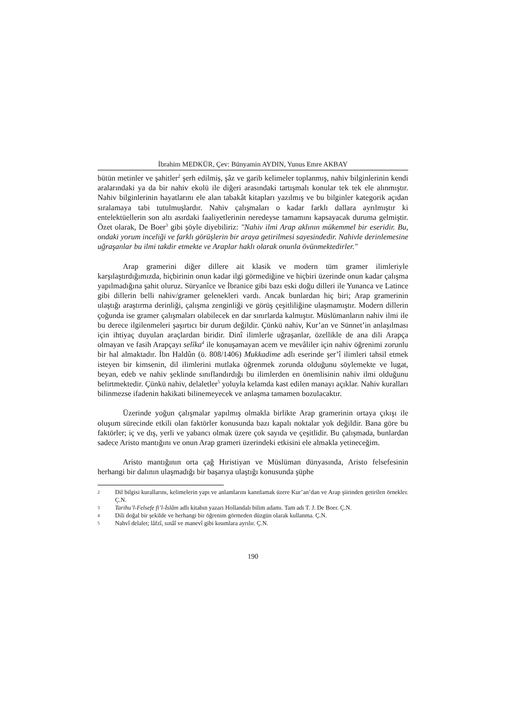İbrahim MEDKÜR, Çev: Bünyamin AYDIN, Yunus Emre AKBAY
bütün metinler ve şahitler<sup>2</sup> şerh edilmiş, şâz ve garib kelimeler toplanmış, nahiv bilginlerinin kendi aralarındaki ya da bir nahiv ekolü ile diğeri arasındaki tartışmalı konular tek tek ele alınmıştır. Nahiv bilginlerinin hayatlarını ele alan tabakât kitapları yazılmış ve bu bilginler kategorik açıdan sıralamaya tabi tutulmuşlardır. Nahiv çalışmaları o kadar farklı dallara ayrılmıştır ki entelektüellerin son altı asırdaki faaliyetlerinin neredeyse tamamını kapsayacak duruma gelmiştir. Özet olarak, De Boer<sup>3</sup> gibi şöyle diyebiliriz: "Nahiv ilmi Arap aklının mükemmel bir eseridir. Bu, ondaki yorum inceliği ve farklı görüşlerin bir araya getirilmesi sayesindedir. Nahivle derinlemesine uğraşanlar bu ilmi takdir etmekte ve Araplar haklı olarak onunla övünmektedirler."
Arap gramerini diğer dillere ait klasik ve modern tüm gramer ilimleriyle karşılaştırdığımızda, hiçbirinin onun kadar ilgi görmediğine ve hiçbiri üzerinde onun kadar çalışma yapılmadığına şahit oluruz. Süryanîce ve İbranice gibi bazı eski doğu dilleri ile Yunanca ve Latince gibi dillerin belli nahiv/gramer gelenekleri vardı. Ancak bunlardan hiç biri; Arap gramerinin ulaştığı araştırma derinliği, çalışma zenginliği ve görüş çeşitliliğine ulaşmamıştır. Modern dillerin çoğunda ise gramer çalışmaları olabilecek en dar sınırlarda kalmıştır. Müslümanların nahiv ilmi ile bu derece ilgilenmeleri şaşırtıcı bir durum değildir. Çünkü nahiv, Kur’an ve Sünnet’in anlaşılması için ihtiyaç duyulan araçlardan biridir. Dinî ilimlerle uğraşanlar, özellikle de ana dili Arapça olmayan ve fasih Arapçayı selîka<sup>4</sup> ile konuşamayan acem ve mevâliler için nahiv öğrenimi zorunlu bir hal almaktadır. İbn Haldûn (ö. 808/1406) Mukkadime adlı eserinde şer’î ilimleri tahsil etmek isteyen bir kimsenin, dil ilimlerini mutlaka öğrenmek zorunda olduğunu söylemekte ve lugat, beyan, edeb ve nahiv şeklinde sınıflandırdığı bu ilimlerden en önemlisinin nahiv ilmi olduğunu belirtmektedir. Çünkü nahiv, delaletler<sup>5</sup> yoluyla kelamda kast edilen manayı açıklar. Nahiv kuralları bilinmezse ifadenin hakikati bilinemeyecek ve anlaşma tamamen bozulacaktır.
Üzerinde yoğun çalışmalar yapılmış olmakla birlikte Arap gramerinin ortaya çıkışı ile oluşum sürecinde etkili olan faktörler konusunda bazı kapalı noktalar yok değildir. Bana göre bu faktörler; iç ve dış, yerli ve yabancı olmak üzere çok sayıda ve çeşitlidir. Bu çalışmada, bunlardan sadece Aristo mantığını ve onun Arap grameri üzerindeki etkisini ele almakla yetineceğim.
Aristo mantığının orta çağ Hıristiyan ve Müslüman dünyasında, Aristo felsefesinin herhangi bir dalının ulaşmadığı bir başarıya ulaştığı konusunda şüphe
2 Dil bilgisi kurallarını, kelimelerin yapı ve anlamlarını kanıtlamak üzere Kur’an’dan ve Arap şiirinden getirilen örnekler. Ç.N.
3 Tarihu’l-Felsefe fi’l-İslâm adlı kitabın yazarı Hollandalı bilim adamı. Tam adı T. J. De Boer. Ç.N.
4 Dili doğal bir şekilde ve herhangi bir öğrenim görmeden düzgün olarak kullanma. Ç.N.
5 Nahvî delalet; lâfzî, sınâî ve manevî gibi kısımlara ayrılır. Ç.N.
190